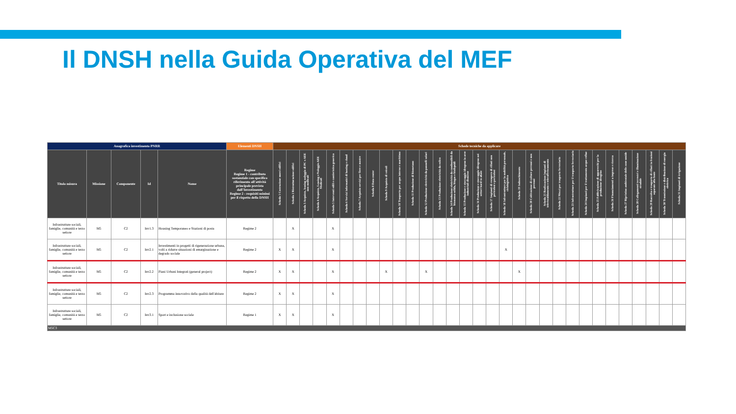Il DNSH nella Guida Operativa del MEF
| Anagrafica investimento PNRR | | | | | Elementi DNSH | Schede tecniche da applicare | | | | | | | | | | | | | | | | | | | | | | | | | | | | | | |
| --- | --- | --- | --- | --- | --- | --- | --- | --- | --- | --- | --- | --- | --- | --- | --- | --- | --- | --- | --- | --- | --- | --- | --- | --- | --- | --- | --- | --- | --- | --- | --- | --- | --- | --- | --- | --- |
| Titolo misura | Missione | Componente | Id | Nome | Regime Regime 1 - contributo sostanziale con specifico riferimento all'attività principale prevista dall'Investimento Regime 2 - requisiti minimi per il rispetto della DNSH | Scheda 1 Costruzione nuovi edifici | Scheda 2 Ristrutturazione edifici | Scheda 3 Acquisto, leasing noleggio di PC e AEE non medicali | Scheda 4 Acquisto, Leasing e Noleggio AEE Medicali | Scheda 5 Interventi edili e cantieristica generica | Scheda 6 Servizi informatici di hosting e cloud | Scheda 7 Acquisto servizi per fiere e mostre | Scheda 8 Data center | Scheda 9 Acquisto di veicoli | Scheda 10 Trasporto per acque interne e marittimo | Scheda 11 Produzione di biometano | Scheda 12 Produzione elettricità da pannelli solari | Scheda 13 Produzione elettricità da eolico | Scheda 14 Produzione elettricità da combustibili da biomassa solida, biogas e bioliquidi | Scheda 15 Produzione e stoccaggio idrogeno in aree industriali dismesse | Scheda 16 Produzione e stoccaggio idrogeno nei settori hard to abate | Scheda 17 Impianti di recupero di rifiuti non pericolosi e pericolosi | Scheda 18 Infrastrutture per la mobilità personale, ciclologistica | Scheda 19 Imboschimento | Scheda 20 Coltivazione di colture perenni e non perenni | Scheda 21 Realizzazione impianti di teleriscaldamento e teleraffrescamento | Scheda 22 Mezzi per trasporto ferroviario | Scheda 23 Infrastrutture per il trasporto ferroviario | Scheda 24 Impianti per il trattamento acque reflue | Scheda 25 Fabbricazione di apparecchi per la produzione idrogeno | Scheda 26 Finanziamenti a imprese e ricerca | Scheda 27 Ripristino ambientale delle zone umide | Scheda 28 Collegamenti terrestri e illuminazione stradale | Scheda 29 Raccolta e trasporto di rifiuti in frazioni separate alla fonte | Scheda 30 Trasmissione e distribuzione di energia elettrica | Scheda 31 Impianti di irrigazione |
| Infrastrutture sociali, famiglie, comunità e terzo settore | M5 | C2 | Inv1.3 | Housing Temporaneo e Stazioni di posta | Regime 2 | | X | | | X | | | | | | | | | | | | | | | | | | | | | | | | | | |
| Infrastrutture sociali, famiglie, comunità e terzo settore | M5 | C2 | Inv2.1 | Investimenti in progetti di rigenerazione urbana, volti a ridurre situazioni di emarginazione e degrado sociale | Regime 2 | X | X | | | X | | | | | | | | | | | | | X | | | | | | | | | | | | | |
| Infrastrutture sociali, famiglie, comunità e terzo settore | M5 | C2 | Inv2.2 | Piani Urbani Integrati (general project) | Regime 2 | X | X | | | X | | | | X | | | X | | | | | | | X | | | | | | | | | | | | |
| Infrastrutture sociali, famiglie, comunità e terzo settore | M5 | C2 | Inv2.3 | Programma innovativo della qualità dell'abitare | Regime 2 | X | X | | | X | | | | | | | | | | | | | | | | | | | | | | | | | | |
| Infrastrutture sociali, famiglie, comunità e terzo settore | M5 | C2 | Inv3.1 | Sport e inclusione sociale | Regime 1 | X | X | | | X | | | | | | | | | | | | | | | | | | | | | | | | | | |
| M5C3 | | | | | | | | | | | | | | | | | | | | | | | | | | | | | | | | | | | | |